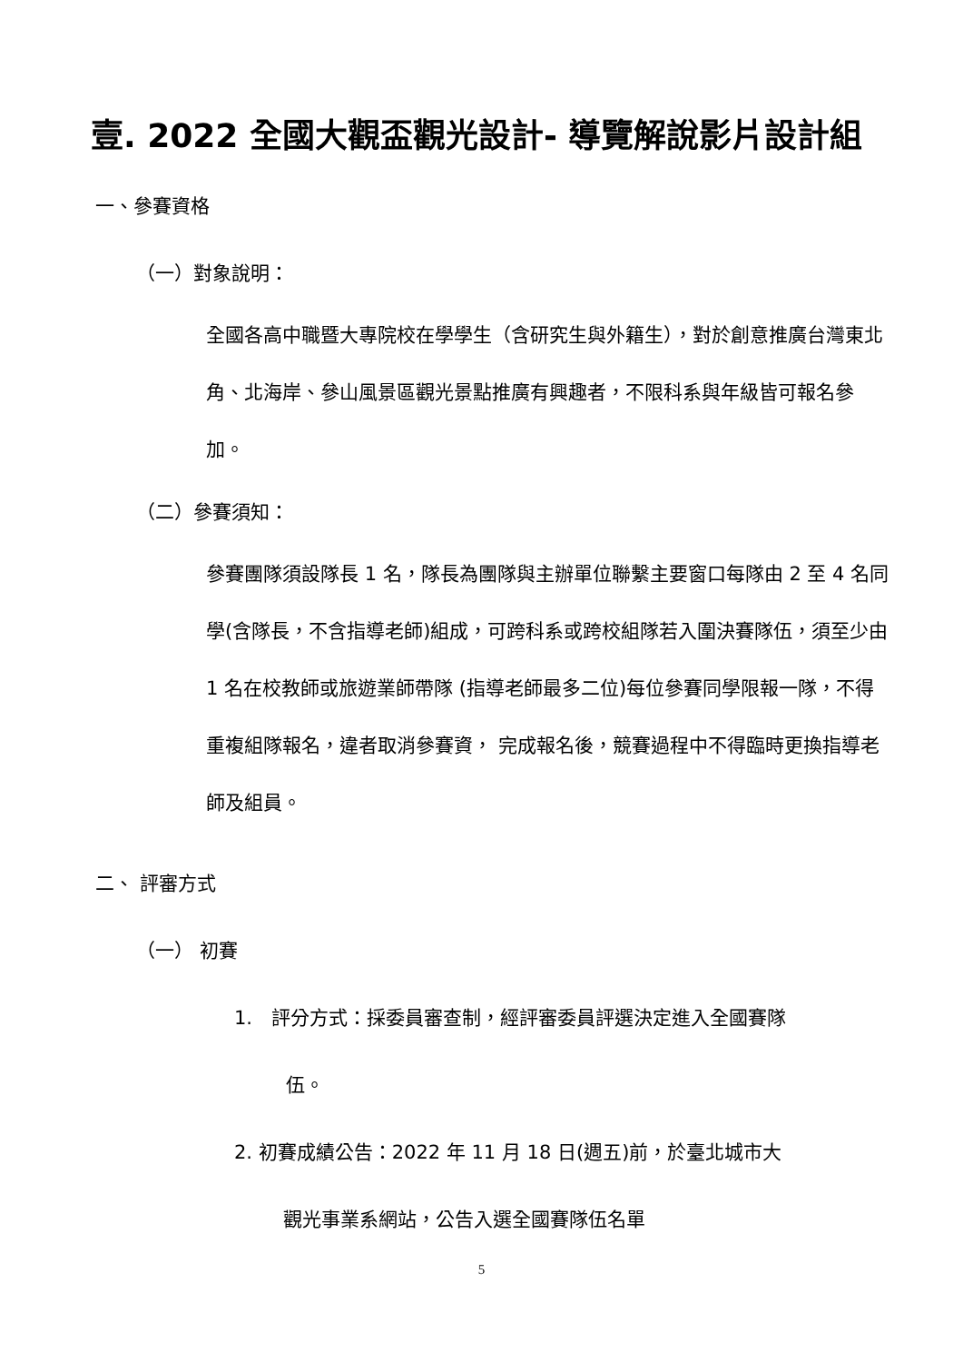壹. 2022 全國大觀盃觀光設計- 導覽解說影片設計組
一、參賽資格
（一）對象說明：
全國各高中職暨大專院校在學學生（含研究生與外籍生），對於創意推廣台灣東北角、北海岸、參山風景區觀光景點推廣有興趣者，不限科系與年級皆可報名參加。
（二）參賽須知：
參賽團隊須設隊長 1 名，隊長為團隊與主辦單位聯繫主要窗口每隊由 2 至 4 名同學(含隊長，不含指導老師)組成，可跨科系或跨校組隊若入圍決賽隊伍，須至少由 1 名在校教師或旅遊業師帶隊 (指導老師最多二位)每位參賽同學限報一隊，不得重複組隊報名，違者取消參賽資， 完成報名後，競賽過程中不得臨時更換指導老師及組員。
二、 評審方式
（一） 初賽
1.　評分方式：採委員審查制，經評審委員評選決定進入全國賽隊
伍。
2. 初賽成績公告：2022 年 11 月 18 日(週五)前，於臺北城市大
觀光事業系網站，公告入選全國賽隊伍名單
5